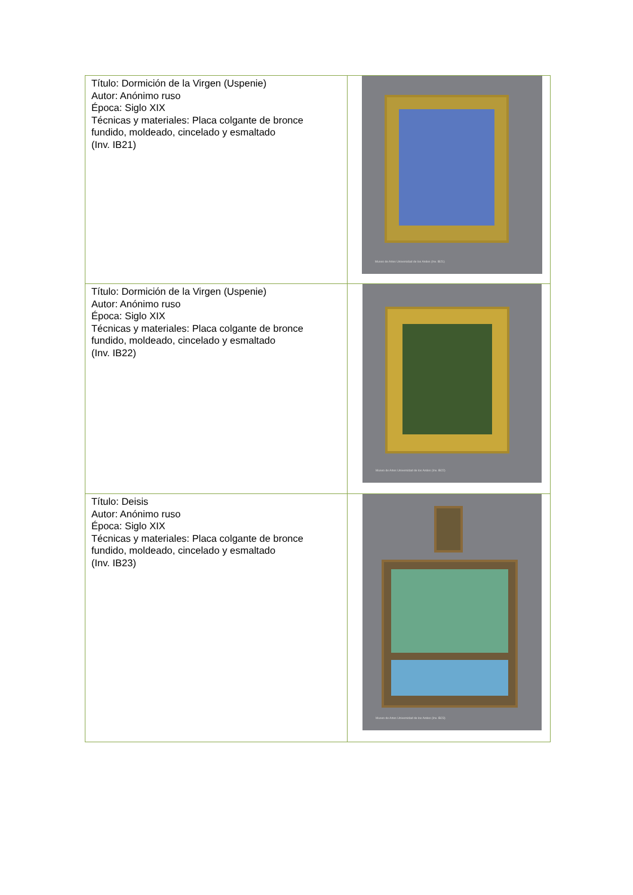| Título: Dormición de la Virgen (Uspenie) Autor: Anónimo ruso Época: Siglo XIX Técnicas y materiales: Placa colgante de bronce fundido, moldeado, cincelado y esmaltado (Inv. IB21) | Museo de Artes Universidad de los Andes (Inv. IB21) |
| Título: Dormición de la Virgen (Uspenie) Autor: Anónimo ruso Época: Siglo XIX Técnicas y materiales: Placa colgante de bronce fundido, moldeado, cincelado y esmaltado (Inv. IB22) | Museo de Artes Universidad de los Andes (Inv. IB22) |
| Título: Deisis Autor: Anónimo ruso Época: Siglo XIX Técnicas y materiales: Placa colgante de bronce fundido, moldeado, cincelado y esmaltado (Inv. IB23) | Museo de Artes Universidad de los Andes (Inv. IB23) |